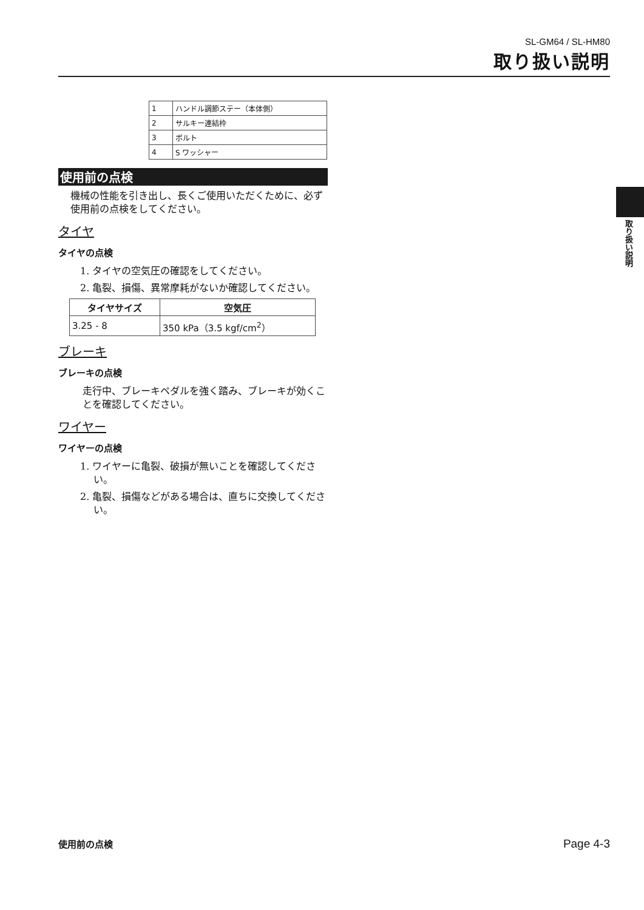SL-GM64 / SL-HM80
取り扱い説明
| 1 | ハンドル調節ステー（本体側） |
| 2 | サルキー連結枠 |
| 3 | ボルト |
| 4 | S ワッシャー |
使用前の点検
機械の性能を引き出し、長くご使用いただくために、必ず使用前の点検をしてください。
タイヤ
タイヤの点検
1. タイヤの空気圧の確認をしてください。
2. 亀裂、損傷、異常摩耗がないか確認してください。
| タイヤサイズ | 空気圧 |
| --- | --- |
| 3.25 - 8 | 350 kPa（3.5 kgf/cm<sup>2</sup>） |
ブレーキ
ブレーキの点検
走行中、ブレーキペダルを強く踏み、ブレーキが効くことを確認してください。
ワイヤー
ワイヤーの点検
1. ワイヤーに亀裂、破損が無いことを確認してください。
2. 亀裂、損傷などがある場合は、直ちに交換してください。
取り扱い説明
使用前の点検 Page 4-3